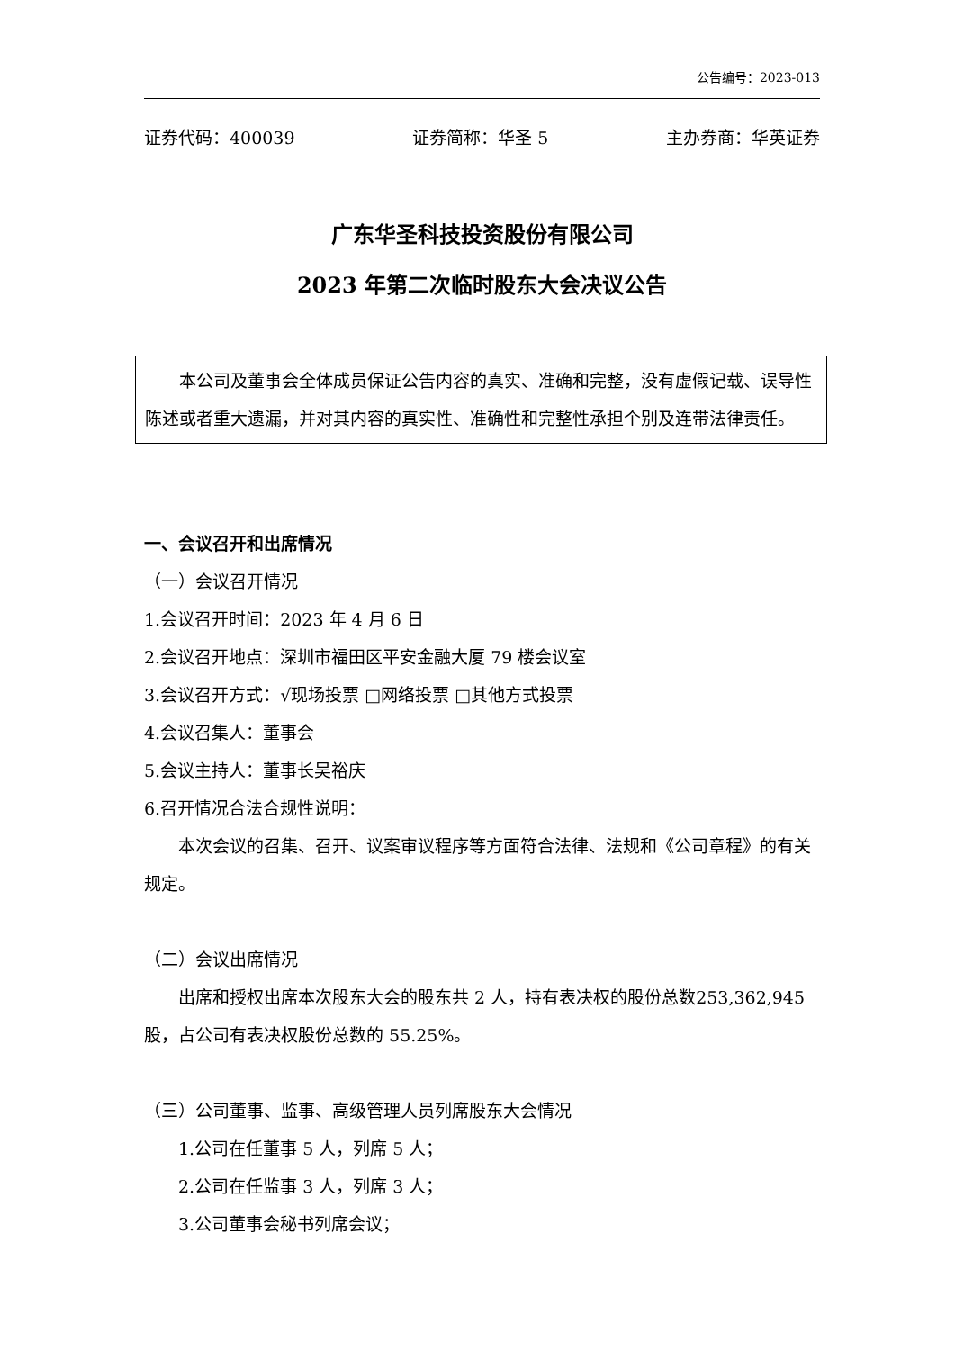公告编号：2023-013
证券代码：400039 证券简称：华圣 5 主办券商：华英证券
广东华圣科技投资股份有限公司
2023 年第二次临时股东大会决议公告
本公司及董事会全体成员保证公告内容的真实、准确和完整，没有虚假记载、误导性陈述或者重大遗漏，并对其内容的真实性、准确性和完整性承担个别及连带法律责任。
一、会议召开和出席情况
（一）会议召开情况
1.会议召开时间：2023 年 4 月 6 日
2.会议召开地点：深圳市福田区平安金融大厦 79 楼会议室
3.会议召开方式：√现场投票 □网络投票 □其他方式投票
4.会议召集人：董事会
5.会议主持人：董事长吴裕庆
6.召开情况合法合规性说明：
本次会议的召集、召开、议案审议程序等方面符合法律、法规和《公司章程》的有关规定。
（二）会议出席情况
出席和授权出席本次股东大会的股东共 2 人，持有表决权的股份总数253,362,945 股，占公司有表决权股份总数的 55.25%。
（三）公司董事、监事、高级管理人员列席股东大会情况
1.公司在任董事 5 人，列席 5 人；
2.公司在任监事 3 人，列席 3 人；
3.公司董事会秘书列席会议；